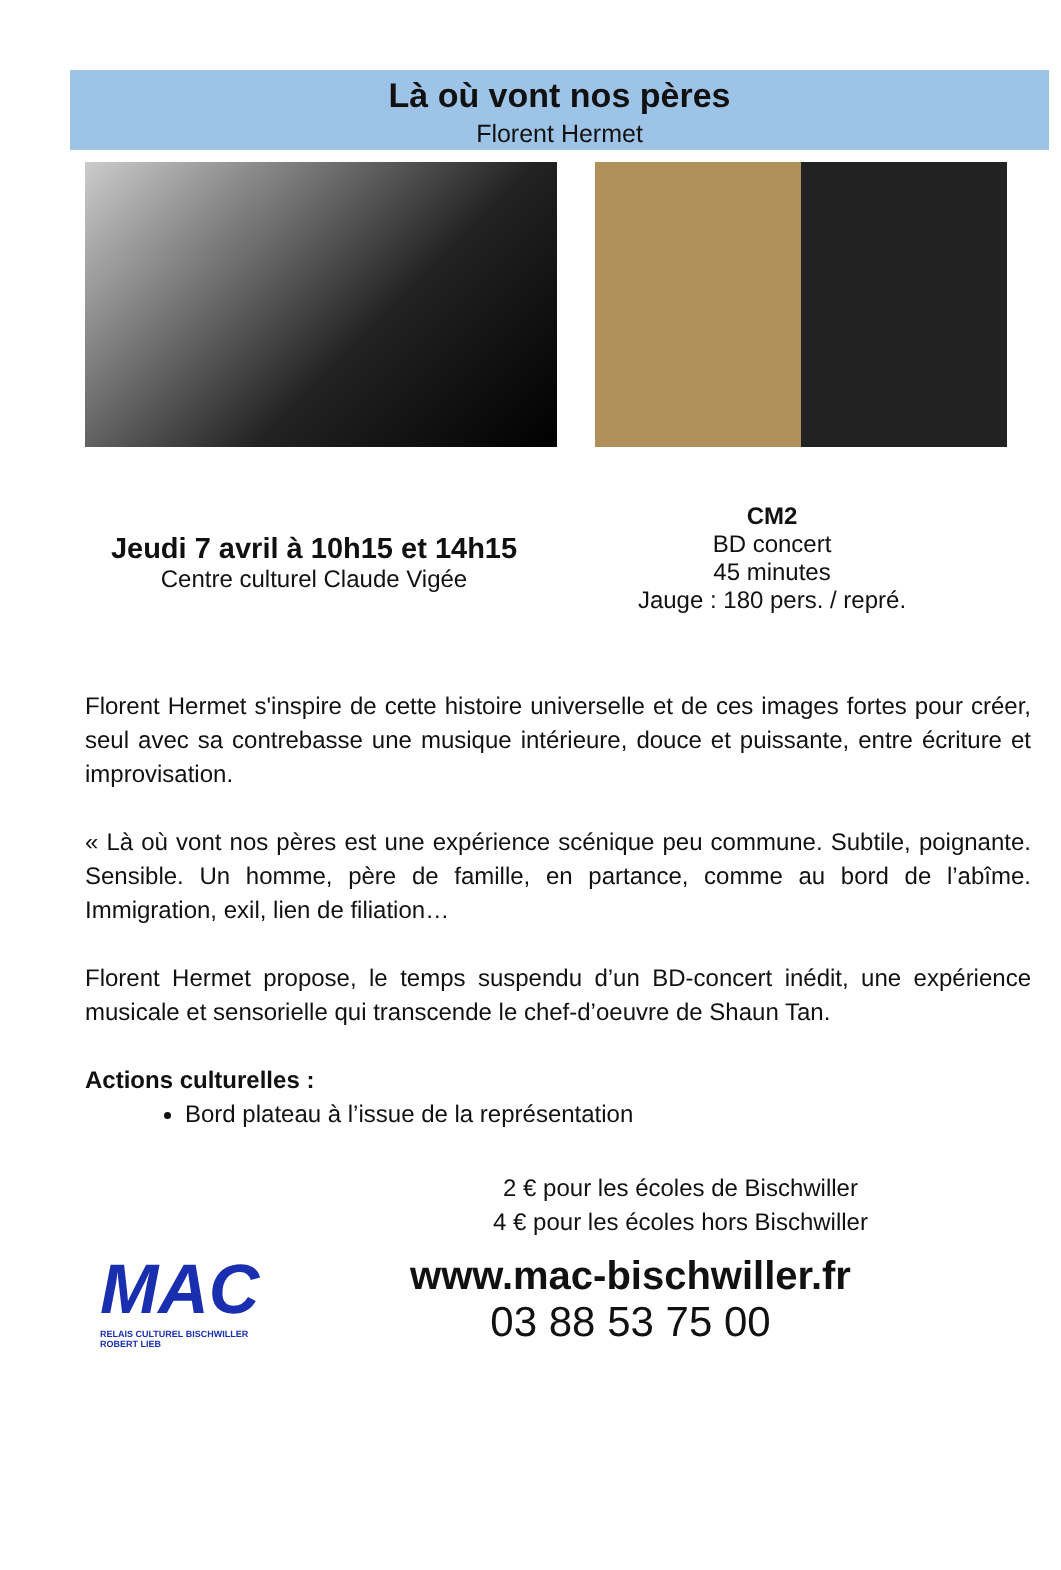Là où vont nos pères
Florent Hermet
Jeudi 7 avril à 10h15 et 14h15
Centre culturel Claude Vigée
CM2
BD concert
45 minutes
Jauge : 180 pers. / repré.
Florent Hermet s'inspire de cette histoire universelle et de ces images fortes pour créer, seul avec sa contrebasse une musique intérieure, douce et puissante, entre écriture et improvisation.
« Là où vont nos pères est une expérience scénique peu commune. Subtile, poignante. Sensible. Un homme, père de famille, en partance, comme au bord de l’abîme. Immigration, exil, lien de filiation…
Florent Hermet propose, le temps suspendu d’un BD-concert inédit, une expérience musicale et sensorielle qui transcende le chef-d’oeuvre de Shaun Tan.
Actions culturelles :
Bord plateau à l’issue de la représentation
2 € pour les écoles de Bischwiller
4 € pour les écoles hors Bischwiller
MAC
RELAIS CULTUREL BISCHWILLER ROBERT LIEB
www.mac-bischwiller.fr
03 88 53 75 00